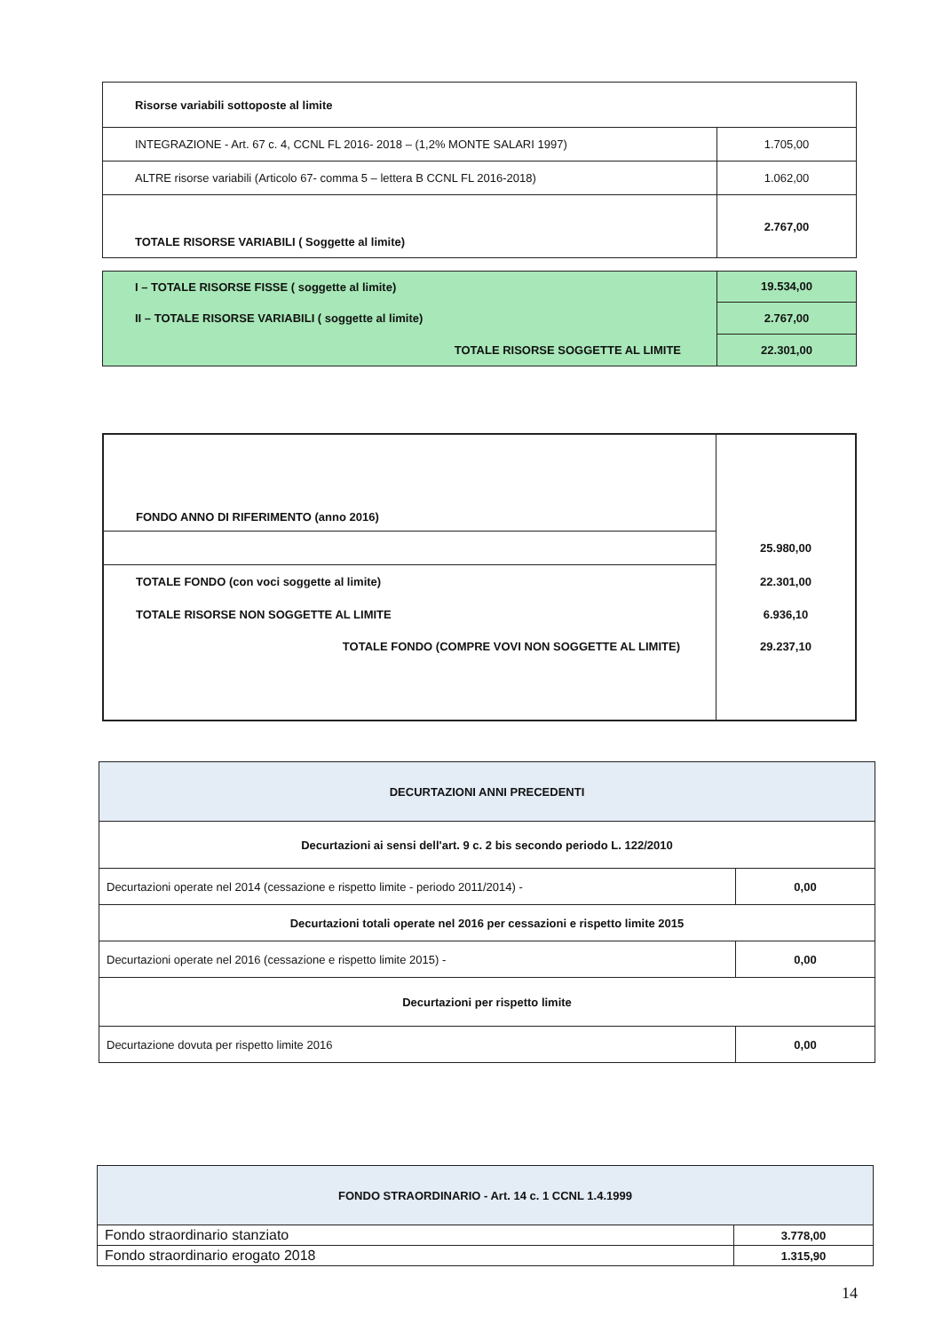| Risorse variabili sottoposte al limite | |
| INTEGRAZIONE - Art. 67 c. 4, CCNL FL 2016- 2018 – (1,2% MONTE SALARI 1997) | 1.705,00 |
| ALTRE risorse variabili (Articolo 67- comma 5 – lettera B CCNL FL 2016-2018) | 1.062,00 |
| TOTALE RISORSE VARIABILI ( Soggette al limite) | 2.767,00 |
| I – TOTALE RISORSE FISSE ( soggette al limite) | 19.534,00 |
| II – TOTALE RISORSE VARIABILI ( soggette al limite) | 2.767,00 |
| TOTALE RISORSE SOGGETTE AL LIMITE | 22.301,00 |
| FONDO ANNO DI RIFERIMENTO (anno 2016) | |
| | 25.980,00 |
| TOTALE FONDO (con voci soggette al limite) | 22.301,00 |
| TOTALE RISORSE NON SOGGETTE AL LIMITE | 6.936,10 |
| TOTALE FONDO (COMPRE VOVI NON SOGGETTE AL LIMITE) | 29.237,10 |
| DECURTAZIONI ANNI PRECEDENTI | |
| Decurtazioni ai sensi dell'art. 9 c. 2 bis secondo periodo L. 122/2010 | |
| Decurtazioni operate nel 2014 (cessazione e rispetto limite - periodo 2011/2014) - | 0,00 |
| Decurtazioni totali operate nel 2016 per cessazioni e rispetto limite 2015 | |
| Decurtazioni operate nel 2016 (cessazione e rispetto limite 2015) - | 0,00 |
| Decurtazioni per rispetto limite | |
| Decurtazione dovuta per rispetto limite 2016 | 0,00 |
| FONDO STRAORDINARIO - Art. 14 c. 1 CCNL 1.4.1999 | |
| Fondo straordinario stanziato | 3.778,00 |
| Fondo straordinario erogato 2018 | 1.315,90 |
14